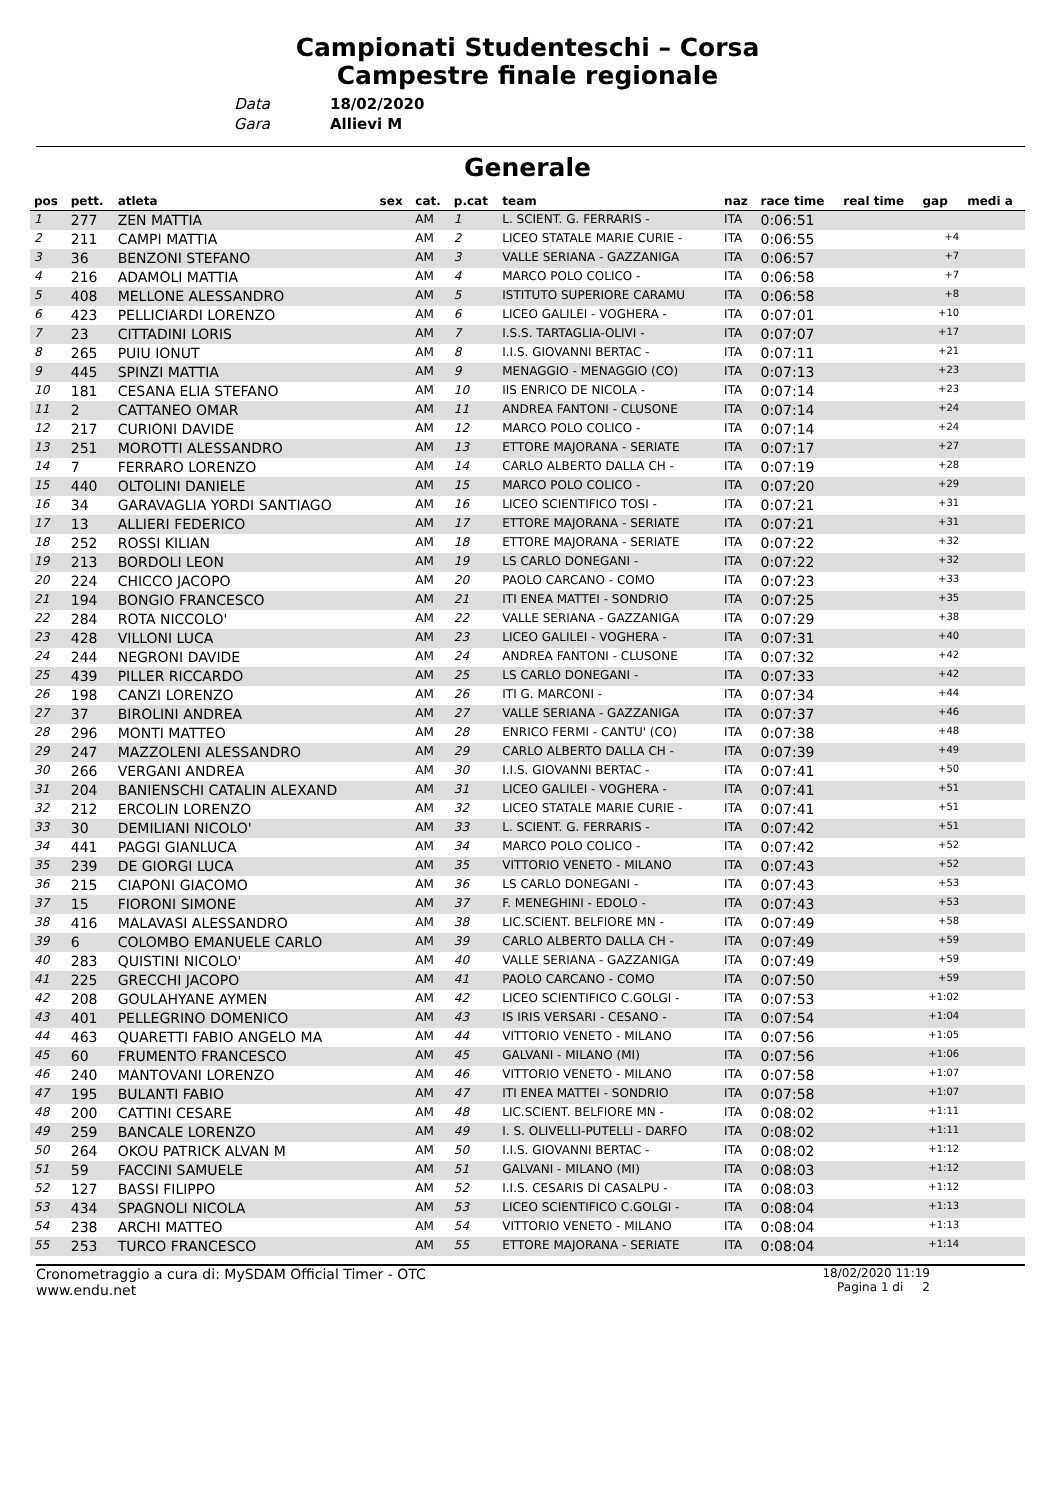Campionati Studenteschi – Corsa
Campestre finale regionale
Data
Gara
18/02/2020
Allievi M
Generale
| pos | pett. | atleta | sex | cat. | p.cat | team | naz | race time | real time | gap | medi a |
| --- | --- | --- | --- | --- | --- | --- | --- | --- | --- | --- | --- |
| 1 | 277 | ZEN MATTIA | | AM | 1 | L. SCIENT. G. FERRARIS - | ITA | 0:06:51 | | | |
| 2 | 211 | CAMPI MATTIA | | AM | 2 | LICEO STATALE MARIE CURIE - | ITA | 0:06:55 | | +4 | |
| 3 | 36 | BENZONI STEFANO | | AM | 3 | VALLE SERIANA - GAZZANIGA | ITA | 0:06:57 | | +7 | |
| 4 | 216 | ADAMOLI MATTIA | | AM | 4 | MARCO POLO COLICO - | ITA | 0:06:58 | | +7 | |
| 5 | 408 | MELLONE ALESSANDRO | | AM | 5 | ISTITUTO SUPERIORE CARAMU | ITA | 0:06:58 | | +8 | |
| 6 | 423 | PELLICIARDI LORENZO | | AM | 6 | LICEO GALILEI - VOGHERA - | ITA | 0:07:01 | | +10 | |
| 7 | 23 | CITTADINI LORIS | | AM | 7 | I.S.S. TARTAGLIA-OLIVI - | ITA | 0:07:07 | | +17 | |
| 8 | 265 | PUIU IONUT | | AM | 8 | I.I.S. GIOVANNI BERTAC - | ITA | 0:07:11 | | +21 | |
| 9 | 445 | SPINZI MATTIA | | AM | 9 | MENAGGIO - MENAGGIO (CO) | ITA | 0:07:13 | | +23 | |
| 10 | 181 | CESANA ELIA STEFANO | | AM | 10 | IIS ENRICO DE NICOLA - | ITA | 0:07:14 | | +23 | |
| 11 | 2 | CATTANEO OMAR | | AM | 11 | ANDREA FANTONI - CLUSONE | ITA | 0:07:14 | | +24 | |
| 12 | 217 | CURIONI DAVIDE | | AM | 12 | MARCO POLO COLICO - | ITA | 0:07:14 | | +24 | |
| 13 | 251 | MOROTTI ALESSANDRO | | AM | 13 | ETTORE MAJORANA - SERIATE | ITA | 0:07:17 | | +27 | |
| 14 | 7 | FERRARO LORENZO | | AM | 14 | CARLO ALBERTO DALLA CH - | ITA | 0:07:19 | | +28 | |
| 15 | 440 | OLTOLINI DANIELE | | AM | 15 | MARCO POLO COLICO - | ITA | 0:07:20 | | +29 | |
| 16 | 34 | GARAVAGLIA YORDI SANTIAGO | | AM | 16 | LICEO SCIENTIFICO TOSI - | ITA | 0:07:21 | | +31 | |
| 17 | 13 | ALLIERI FEDERICO | | AM | 17 | ETTORE MAJORANA - SERIATE | ITA | 0:07:21 | | +31 | |
| 18 | 252 | ROSSI KILIAN | | AM | 18 | ETTORE MAJORANA - SERIATE | ITA | 0:07:22 | | +32 | |
| 19 | 213 | BORDOLI LEON | | AM | 19 | LS CARLO DONEGANI - | ITA | 0:07:22 | | +32 | |
| 20 | 224 | CHICCO JACOPO | | AM | 20 | PAOLO CARCANO - COMO | ITA | 0:07:23 | | +33 | |
| 21 | 194 | BONGIO FRANCESCO | | AM | 21 | ITI ENEA MATTEI - SONDRIO | ITA | 0:07:25 | | +35 | |
| 22 | 284 | ROTA NICCOLO' | | AM | 22 | VALLE SERIANA - GAZZANIGA | ITA | 0:07:29 | | +38 | |
| 23 | 428 | VILLONI LUCA | | AM | 23 | LICEO GALILEI - VOGHERA - | ITA | 0:07:31 | | +40 | |
| 24 | 244 | NEGRONI DAVIDE | | AM | 24 | ANDREA FANTONI - CLUSONE | ITA | 0:07:32 | | +42 | |
| 25 | 439 | PILLER RICCARDO | | AM | 25 | LS CARLO DONEGANI - | ITA | 0:07:33 | | +42 | |
| 26 | 198 | CANZI LORENZO | | AM | 26 | ITI G. MARCONI - | ITA | 0:07:34 | | +44 | |
| 27 | 37 | BIROLINI ANDREA | | AM | 27 | VALLE SERIANA - GAZZANIGA | ITA | 0:07:37 | | +46 | |
| 28 | 296 | MONTI MATTEO | | AM | 28 | ENRICO FERMI - CANTU' (CO) | ITA | 0:07:38 | | +48 | |
| 29 | 247 | MAZZOLENI ALESSANDRO | | AM | 29 | CARLO ALBERTO DALLA CH - | ITA | 0:07:39 | | +49 | |
| 30 | 266 | VERGANI ANDREA | | AM | 30 | I.I.S. GIOVANNI BERTAC - | ITA | 0:07:41 | | +50 | |
| 31 | 204 | BANIENSCHI CATALIN ALEXAND | | AM | 31 | LICEO GALILEI - VOGHERA - | ITA | 0:07:41 | | +51 | |
| 32 | 212 | ERCOLIN LORENZO | | AM | 32 | LICEO STATALE MARIE CURIE - | ITA | 0:07:41 | | +51 | |
| 33 | 30 | DEMILIANI NICOLO' | | AM | 33 | L. SCIENT. G. FERRARIS - | ITA | 0:07:42 | | +51 | |
| 34 | 441 | PAGGI GIANLUCA | | AM | 34 | MARCO POLO COLICO - | ITA | 0:07:42 | | +52 | |
| 35 | 239 | DE GIORGI LUCA | | AM | 35 | VITTORIO VENETO - MILANO | ITA | 0:07:43 | | +52 | |
| 36 | 215 | CIAPONI GIACOMO | | AM | 36 | LS CARLO DONEGANI - | ITA | 0:07:43 | | +53 | |
| 37 | 15 | FIORONI SIMONE | | AM | 37 | F. MENEGHINI - EDOLO - | ITA | 0:07:43 | | +53 | |
| 38 | 416 | MALAVASI ALESSANDRO | | AM | 38 | LIC.SCIENT. BELFIORE MN - | ITA | 0:07:49 | | +58 | |
| 39 | 6 | COLOMBO EMANUELE CARLO | | AM | 39 | CARLO ALBERTO DALLA CH - | ITA | 0:07:49 | | +59 | |
| 40 | 283 | QUISTINI NICOLO' | | AM | 40 | VALLE SERIANA - GAZZANIGA | ITA | 0:07:49 | | +59 | |
| 41 | 225 | GRECCHI JACOPO | | AM | 41 | PAOLO CARCANO - COMO | ITA | 0:07:50 | | +59 | |
| 42 | 208 | GOULAHYANE AYMEN | | AM | 42 | LICEO SCIENTIFICO C.GOLGI - | ITA | 0:07:53 | | +1:02 | |
| 43 | 401 | PELLEGRINO DOMENICO | | AM | 43 | IS IRIS VERSARI - CESANO - | ITA | 0:07:54 | | +1:04 | |
| 44 | 463 | QUARETTI FABIO ANGELO MA | | AM | 44 | VITTORIO VENETO - MILANO | ITA | 0:07:56 | | +1:05 | |
| 45 | 60 | FRUMENTO FRANCESCO | | AM | 45 | GALVANI - MILANO (MI) | ITA | 0:07:56 | | +1:06 | |
| 46 | 240 | MANTOVANI LORENZO | | AM | 46 | VITTORIO VENETO - MILANO | ITA | 0:07:58 | | +1:07 | |
| 47 | 195 | BULANTI FABIO | | AM | 47 | ITI ENEA MATTEI - SONDRIO | ITA | 0:07:58 | | +1:07 | |
| 48 | 200 | CATTINI CESARE | | AM | 48 | LIC.SCIENT. BELFIORE MN - | ITA | 0:08:02 | | +1:11 | |
| 49 | 259 | BANCALE LORENZO | | AM | 49 | I. S. OLIVELLI-PUTELLI - DARFO | ITA | 0:08:02 | | +1:11 | |
| 50 | 264 | OKOU PATRICK ALVAN M | | AM | 50 | I.I.S. GIOVANNI BERTAC - | ITA | 0:08:02 | | +1:12 | |
| 51 | 59 | FACCINI SAMUELE | | AM | 51 | GALVANI - MILANO (MI) | ITA | 0:08:03 | | +1:12 | |
| 52 | 127 | BASSI FILIPPO | | AM | 52 | I.I.S. CESARIS DI CASALPU - | ITA | 0:08:03 | | +1:12 | |
| 53 | 434 | SPAGNOLI NICOLA | | AM | 53 | LICEO SCIENTIFICO C.GOLGI - | ITA | 0:08:04 | | +1:13 | |
| 54 | 238 | ARCHI MATTEO | | AM | 54 | VITTORIO VENETO - MILANO | ITA | 0:08:04 | | +1:13 | |
| 55 | 253 | TURCO FRANCESCO | | AM | 55 | ETTORE MAJORANA - SERIATE | ITA | 0:08:04 | | +1:14 | |
Cronometraggio a cura di: MySDAM Official Timer - OTC
www.endu.net
18/02/2020 11:19
Pagina 1 di 2